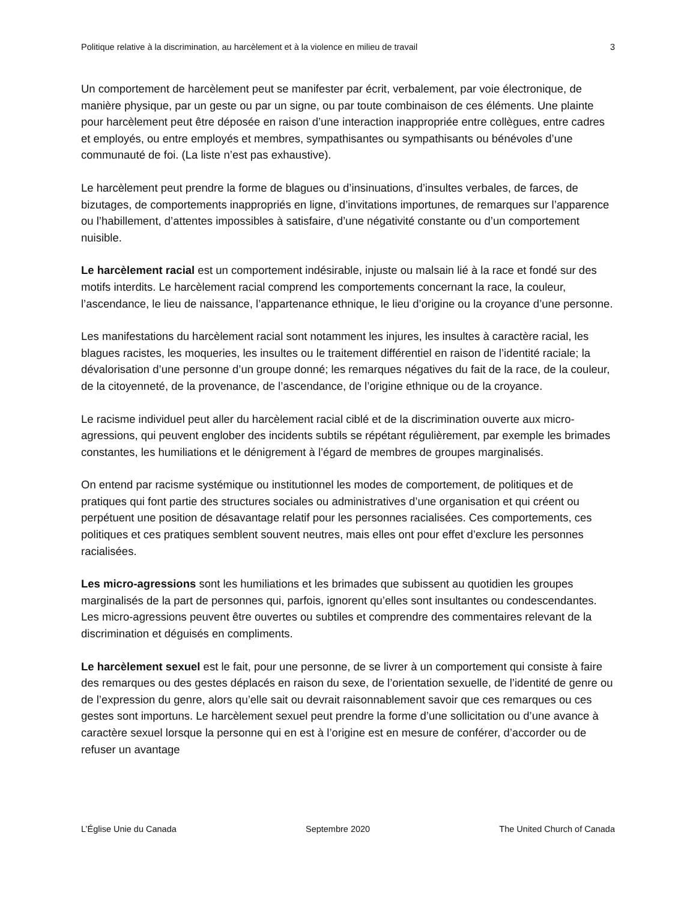Politique relative à la discrimination, au harcèlement et à la violence en milieu de travail 3
Un comportement de harcèlement peut se manifester par écrit, verbalement, par voie électronique, de manière physique, par un geste ou par un signe, ou par toute combinaison de ces éléments. Une plainte pour harcèlement peut être déposée en raison d’une interaction inappropriée entre collègues, entre cadres et employés, ou entre employés et membres, sympathisantes ou sympathisants ou bénévoles d’une communauté de foi. (La liste n’est pas exhaustive).
Le harcèlement peut prendre la forme de blagues ou d’insinuations, d’insultes verbales, de farces, de bizutages, de comportements inappropriés en ligne, d’invitations importunes, de remarques sur l’apparence ou l’habillement, d’attentes impossibles à satisfaire, d’une négativité constante ou d’un comportement nuisible.
Le harcèlement racial est un comportement indésirable, injuste ou malsain lié à la race et fondé sur des motifs interdits. Le harcèlement racial comprend les comportements concernant la race, la couleur, l’ascendance, le lieu de naissance, l’appartenance ethnique, le lieu d’origine ou la croyance d’une personne.
Les manifestations du harcèlement racial sont notamment les injures, les insultes à caractère racial, les blagues racistes, les moqueries, les insultes ou le traitement différentiel en raison de l’identité raciale; la dévalorisation d’une personne d’un groupe donné; les remarques négatives du fait de la race, de la couleur, de la citoyenneté, de la provenance, de l’ascendance, de l’origine ethnique ou de la croyance.
Le racisme individuel peut aller du harcèlement racial ciblé et de la discrimination ouverte aux micro-agressions, qui peuvent englober des incidents subtils se répétant régulièrement, par exemple les brimades constantes, les humiliations et le dénigrement à l’égard de membres de groupes marginalisés.
On entend par racisme systémique ou institutionnel les modes de comportement, de politiques et de pratiques qui font partie des structures sociales ou administratives d’une organisation et qui créent ou perpétuent une position de désavantage relatif pour les personnes racialisées. Ces comportements, ces politiques et ces pratiques semblent souvent neutres, mais elles ont pour effet d’exclure les personnes racialisées.
Les micro-agressions sont les humiliations et les brimades que subissent au quotidien les groupes marginalisés de la part de personnes qui, parfois, ignorent qu’elles sont insultantes ou condescendantes. Les micro-agressions peuvent être ouvertes ou subtiles et comprendre des commentaires relevant de la discrimination et déguisés en compliments.
Le harcèlement sexuel est le fait, pour une personne, de se livrer à un comportement qui consiste à faire des remarques ou des gestes déplacés en raison du sexe, de l’orientation sexuelle, de l’identité de genre ou de l’expression du genre, alors qu’elle sait ou devrait raisonnablement savoir que ces remarques ou ces gestes sont importuns. Le harcèlement sexuel peut prendre la forme d’une sollicitation ou d’une avance à caractère sexuel lorsque la personne qui en est à l’origine est en mesure de conférer, d’accorder ou de refuser un avantage
L’Église Unie du Canada Septembre 2020 The United Church of Canada